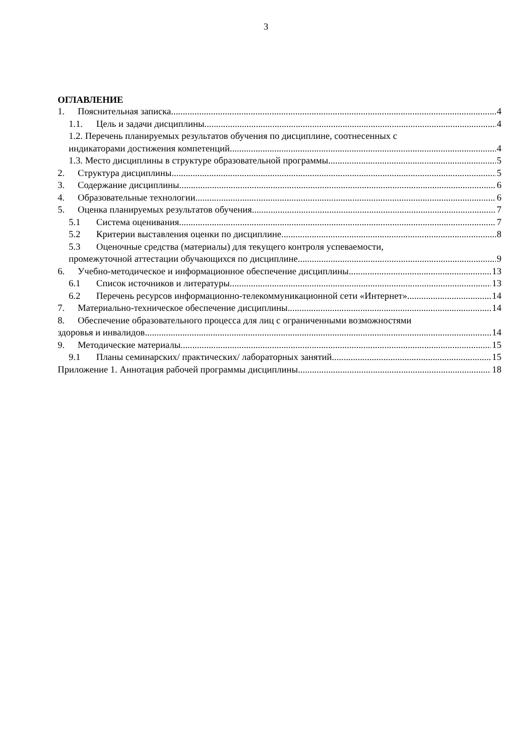3
ОГЛАВЛЕНИЕ
1. Пояснительная записка 4
1.1. Цель и задачи дисциплины 4
1.2. Перечень планируемых результатов обучения по дисциплине, соотнесенных с
индикаторами достижения компетенций 4
1.3. Место дисциплины в структуре образовательной программы 5
2. Структура дисциплины 5
3. Содержание дисциплины 6
4. Образовательные технологии 6
5. Оценка планируемых результатов обучения 7
5.1 Система оценивания 7
5.2 Критерии выставления оценки по дисциплине 8
5.3 Оценочные средства (материалы) для текущего контроля успеваемости,
промежуточной аттестации обучающихся по дисциплине 9
6. Учебно-методическое и информационное обеспечение дисциплины 13
6.1 Список источников и литературы 13
6.2 Перечень ресурсов информационно-телекоммуникационной сети «Интернет». 14
7. Материально-техническое обеспечение дисциплины 14
8. Обеспечение образовательного процесса для лиц с ограниченными возможностями
здоровья и инвалидов 14
9. Методические материалы 15
9.1 Планы семинарских/ практических/ лабораторных занятий 15
Приложение 1. Аннотация рабочей программы дисциплины 18